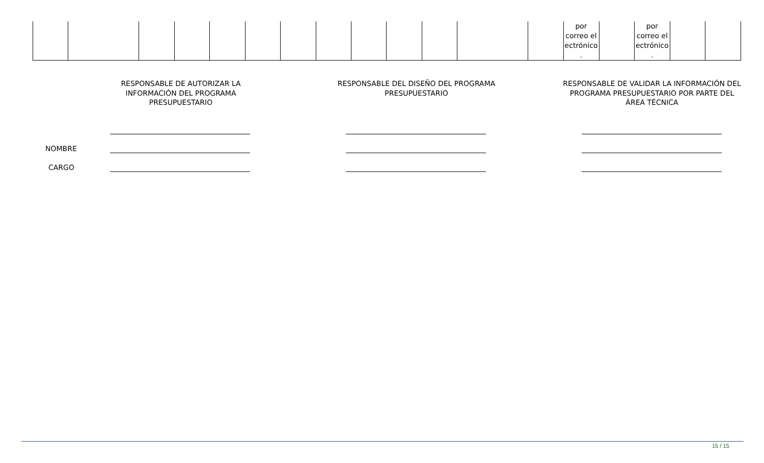| | | | | | | | | | | | | | por correo el ectrónico . | | por correo el ectrónico . | | |
RESPONSABLE DE AUTORIZAR LA INFORMACIÓN DEL PROGRAMA PRESUPUESTARIO
RESPONSABLE DEL DISEÑO DEL PROGRAMA PRESUPUESTARIO
RESPONSABLE DE VALIDAR LA INFORMACIÓN DEL PROGRAMA PRESUPUESTARIO POR PARTE DEL ÁREA TÉCNICA
NOMBRE
CARGO
15 / 15